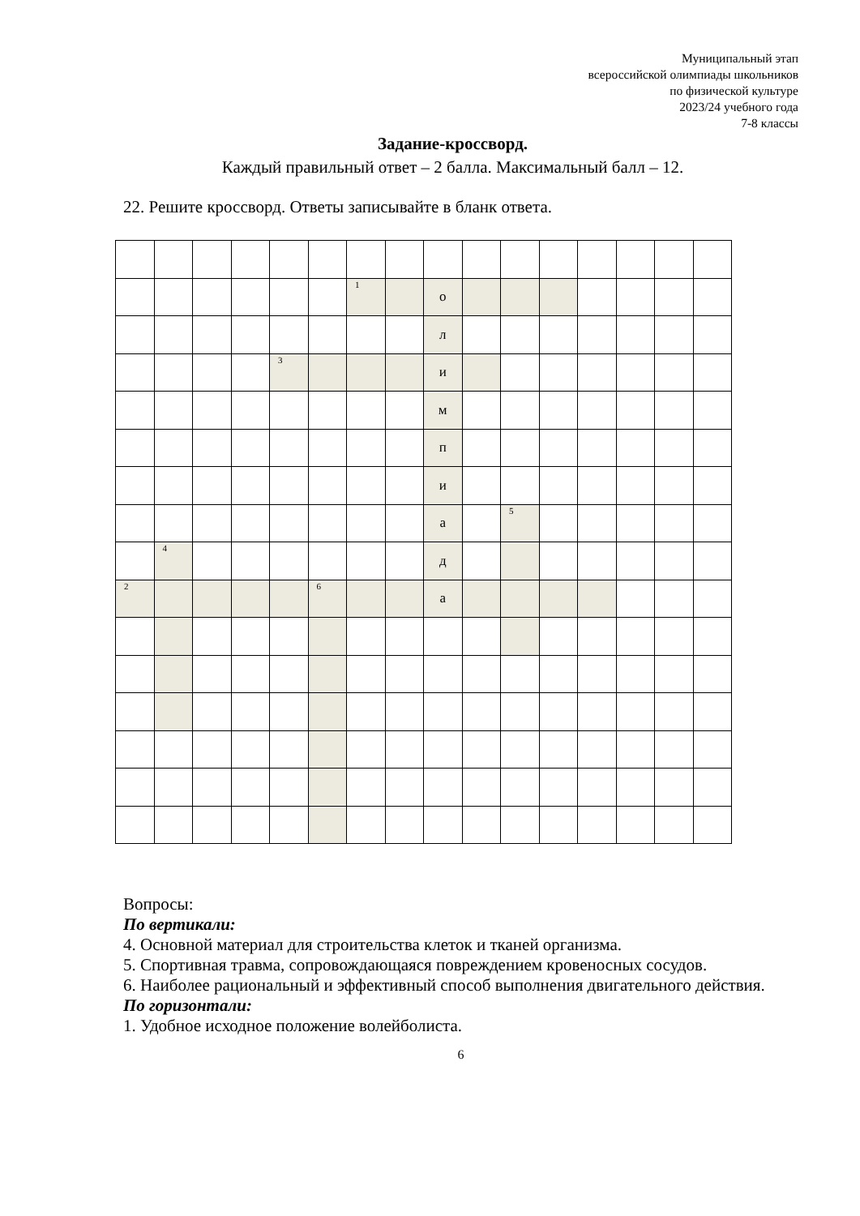Муниципальный этап
всероссийской олимпиады школьников
по физической культуре
2023/24 учебного года
7-8 классы
Задание-кроссворд.
Каждый правильный ответ – 2 балла. Максимальный балл – 12.
22. Решите кроссворд. Ответы записывайте в бланк ответа.
| | | | | | | <sup>1</sup> | | о | | | | | | | |
| | | | | | | | | л | | | | | | | |
| | | | | <sup>3</sup> | | | | и | | | | | | | |
| | | | | | | | | м | | | | | | | |
| | | | | | | | | п | | | | | | | |
| | | | | | | | | и | | | | | | | |
| | | | | | | | | а | | <sup>5</sup> | | | | | |
| | <sup>4</sup> | | | | | | | д | | | | | | | |
| <sup>2</sup> | | | | | <sup>6</sup> | | | а | | | | | | | |
Вопросы:
По вертикали:
4. Основной материал для строительства клеток и тканей организма.
5. Спортивная травма, сопровождающаяся повреждением кровеносных сосудов.
6. Наиболее рациональный и эффективный способ выполнения двигательного действия.
По горизонтали:
1. Удобное исходное положение волейболиста.
6